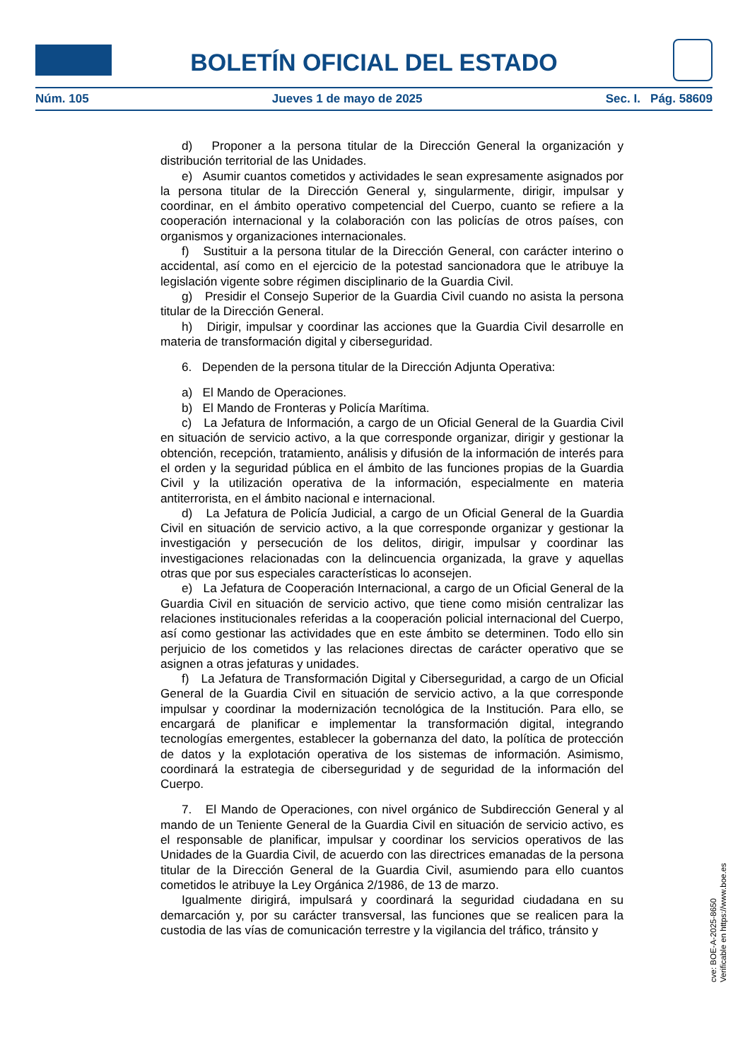BOLETÍN OFICIAL DEL ESTADO
Núm. 105 Jueves 1 de mayo de 2025 Sec. I. Pág. 58609
d) Proponer a la persona titular de la Dirección General la organización y distribución territorial de las Unidades.
e) Asumir cuantos cometidos y actividades le sean expresamente asignados por la persona titular de la Dirección General y, singularmente, dirigir, impulsar y coordinar, en el ámbito operativo competencial del Cuerpo, cuanto se refiere a la cooperación internacional y la colaboración con las policías de otros países, con organismos y organizaciones internacionales.
f) Sustituir a la persona titular de la Dirección General, con carácter interino o accidental, así como en el ejercicio de la potestad sancionadora que le atribuye la legislación vigente sobre régimen disciplinario de la Guardia Civil.
g) Presidir el Consejo Superior de la Guardia Civil cuando no asista la persona titular de la Dirección General.
h) Dirigir, impulsar y coordinar las acciones que la Guardia Civil desarrolle en materia de transformación digital y ciberseguridad.
6. Dependen de la persona titular de la Dirección Adjunta Operativa:
a) El Mando de Operaciones.
b) El Mando de Fronteras y Policía Marítima.
c) La Jefatura de Información, a cargo de un Oficial General de la Guardia Civil en situación de servicio activo, a la que corresponde organizar, dirigir y gestionar la obtención, recepción, tratamiento, análisis y difusión de la información de interés para el orden y la seguridad pública en el ámbito de las funciones propias de la Guardia Civil y la utilización operativa de la información, especialmente en materia antiterrorista, en el ámbito nacional e internacional.
d) La Jefatura de Policía Judicial, a cargo de un Oficial General de la Guardia Civil en situación de servicio activo, a la que corresponde organizar y gestionar la investigación y persecución de los delitos, dirigir, impulsar y coordinar las investigaciones relacionadas con la delincuencia organizada, la grave y aquellas otras que por sus especiales características lo aconsejen.
e) La Jefatura de Cooperación Internacional, a cargo de un Oficial General de la Guardia Civil en situación de servicio activo, que tiene como misión centralizar las relaciones institucionales referidas a la cooperación policial internacional del Cuerpo, así como gestionar las actividades que en este ámbito se determinen. Todo ello sin perjuicio de los cometidos y las relaciones directas de carácter operativo que se asignen a otras jefaturas y unidades.
f) La Jefatura de Transformación Digital y Ciberseguridad, a cargo de un Oficial General de la Guardia Civil en situación de servicio activo, a la que corresponde impulsar y coordinar la modernización tecnológica de la Institución. Para ello, se encargará de planificar e implementar la transformación digital, integrando tecnologías emergentes, establecer la gobernanza del dato, la política de protección de datos y la explotación operativa de los sistemas de información. Asimismo, coordinará la estrategia de ciberseguridad y de seguridad de la información del Cuerpo.
7. El Mando de Operaciones, con nivel orgánico de Subdirección General y al mando de un Teniente General de la Guardia Civil en situación de servicio activo, es el responsable de planificar, impulsar y coordinar los servicios operativos de las Unidades de la Guardia Civil, de acuerdo con las directrices emanadas de la persona titular de la Dirección General de la Guardia Civil, asumiendo para ello cuantos cometidos le atribuye la Ley Orgánica 2/1986, de 13 de marzo.
Igualmente dirigirá, impulsará y coordinará la seguridad ciudadana en su demarcación y, por su carácter transversal, las funciones que se realicen para la custodia de las vías de comunicación terrestre y la vigilancia del tráfico, tránsito y
cve: BOE-A-2025-8650
Verificable en https://www.boe.es